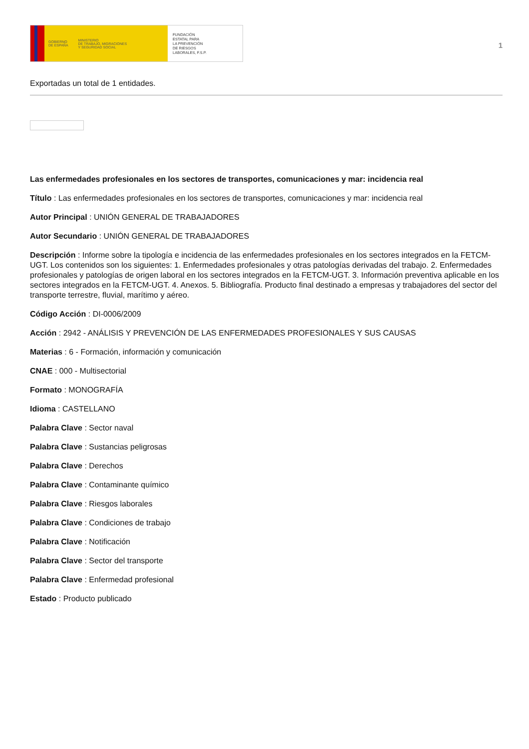GOBIERNO
DE ESPAÑA MINISTERIO
DE TRABAJO, MIGRACIONES
Y SEGURIDAD SOCIAL
FUNDACIÓN
ESTATAL PARA
LA PREVENCIÓN
DE RIESGOS
LABORALES, F.S.P.
1
Exportadas un total de 1 entidades.
Las enfermedades profesionales en los sectores de transportes, comunicaciones y mar: incidencia real
Título : Las enfermedades profesionales en los sectores de transportes, comunicaciones y mar: incidencia real
Autor Principal : UNIÓN GENERAL DE TRABAJADORES
Autor Secundario : UNIÓN GENERAL DE TRABAJADORES
Descripción : Informe sobre la tipología e incidencia de las enfermedades profesionales en los sectores integrados en la FETCM-UGT. Los contenidos son los siguientes: 1. Enfermedades profesionales y otras patologías derivadas del trabajo. 2. Enfermedades profesionales y patologías de origen laboral en los sectores integrados en la FETCM-UGT. 3. Información preventiva aplicable en los sectores integrados en la FETCM-UGT. 4. Anexos. 5. Bibliografía. Producto final destinado a empresas y trabajadores del sector del transporte terrestre, fluvial, marítimo y aéreo.
Código Acción : DI-0006/2009
Acción : 2942 - ANÁLISIS Y PREVENCIÓN DE LAS ENFERMEDADES PROFESIONALES Y SUS CAUSAS
Materias : 6 - Formación, información y comunicación
CNAE : 000 - Multisectorial
Formato : MONOGRAFÍA
Idioma : CASTELLANO
Palabra Clave : Sector naval
Palabra Clave : Sustancias peligrosas
Palabra Clave : Derechos
Palabra Clave : Contaminante químico
Palabra Clave : Riesgos laborales
Palabra Clave : Condiciones de trabajo
Palabra Clave : Notificación
Palabra Clave : Sector del transporte
Palabra Clave : Enfermedad profesional
Estado : Producto publicado